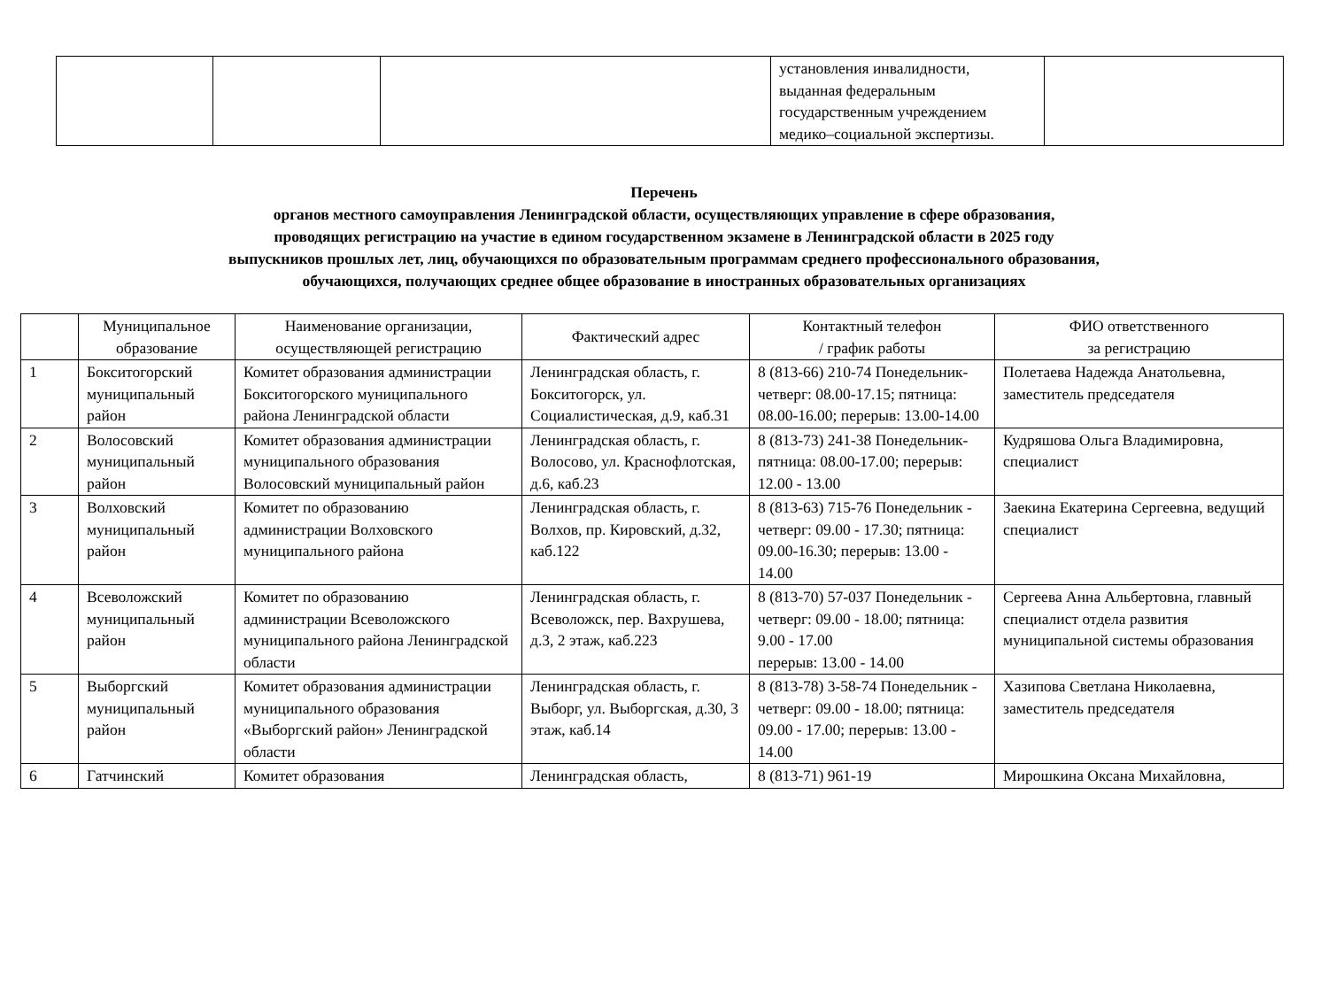| | | | установления инвалидности, выданная федеральным государственным учреждением медико–социальной экспертизы. | |
Перечень
органов местного самоуправления Ленинградской области, осуществляющих управление в сфере образования,
проводящих регистрацию на участие в едином государственном экзамене в Ленинградской области в 2025 году
выпускников прошлых лет, лиц, обучающихся по образовательным программам среднего профессионального образования,
обучающихся, получающих среднее общее образование в иностранных образовательных организациях
| | Муниципальное образование | Наименование организации, осуществляющей регистрацию | Фактический адрес | Контактный телефон / график работы | ФИО ответственного за регистрацию |
| --- | --- | --- | --- | --- | --- |
| 1 | Бокситогорский муниципальный район | Комитет образования администрации Бокситогорского муниципального района Ленинградской области | Ленинградская область, г. Бокситогорск, ул. Социалистическая, д.9, каб.31 | 8 (813-66) 210-74 Понедельник-четверг: 08.00-17.15; пятница: 08.00-16.00; перерыв: 13.00-14.00 | Полетаева Надежда Анатольевна, заместитель председателя |
| 2 | Волосовский муниципальный район | Комитет образования администрации муниципального образования Волосовский муниципальный район | Ленинградская область, г. Волосово, ул. Краснофлотская, д.6, каб.23 | 8 (813-73) 241-38 Понедельник-пятница: 08.00-17.00; перерыв: 12.00 - 13.00 | Кудряшова Ольга Владимировна, специалист |
| 3 | Волховский муниципальный район | Комитет по образованию администрации Волховского муниципального района | Ленинградская область, г. Волхов, пр. Кировский, д.32, каб.122 | 8 (813-63) 715-76 Понедельник - четверг: 09.00 - 17.30; пятница: 09.00-16.30; перерыв: 13.00 - 14.00 | Заекина Екатерина Сергеевна, ведущий специалист |
| 4 | Всеволожский муниципальный район | Комитет по образованию администрации Всеволожского муниципального района Ленинградской области | Ленинградская область, г. Всеволожск, пер. Вахрушева, д.3, 2 этаж, каб.223 | 8 (813-70) 57-037 Понедельник - четверг: 09.00 - 18.00; пятница: 9.00 - 17.00 перерыв: 13.00 - 14.00 | Сергеева Анна Альбертовна, главный специалист отдела развития муниципальной системы образования |
| 5 | Выборгский муниципальный район | Комитет образования администрации муниципального образования «Выборгский район» Ленинградской области | Ленинградская область, г. Выборг, ул. Выборгская, д.30, 3 этаж, каб.14 | 8 (813-78) 3-58-74 Понедельник - четверг: 09.00 - 18.00; пятница: 09.00 - 17.00; перерыв: 13.00 - 14.00 | Хазипова Светлана Николаевна, заместитель председателя |
| 6 | Гатчинский | Комитет образования | Ленинградская область, | 8 (813-71) 961-19 | Мирошкина Оксана Михайловна, |